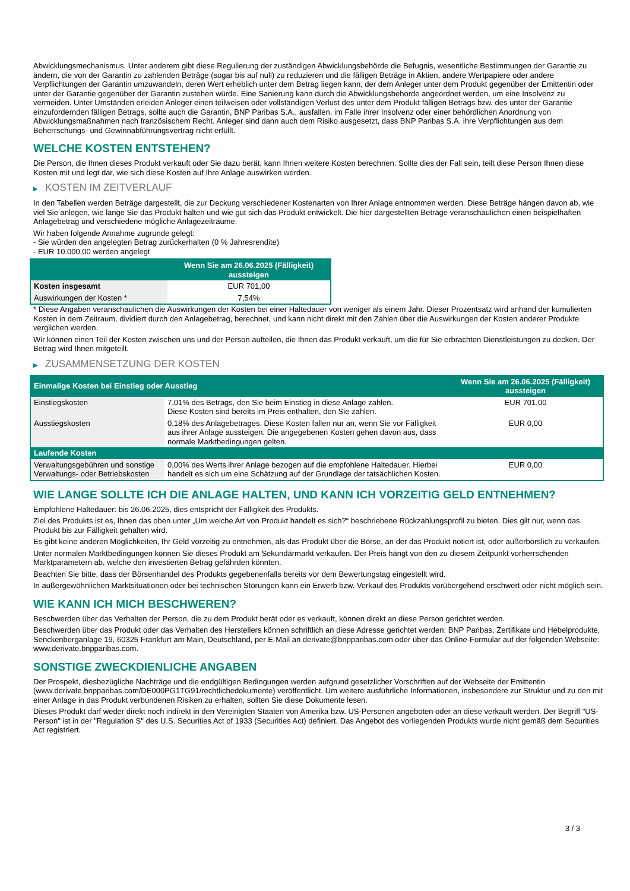Abwicklungsmechanismus. Unter anderem gibt diese Regulierung der zuständigen Abwicklungsbehörde die Befugnis, wesentliche Bestimmungen der Garantie zu ändern, die von der Garantin zu zahlenden Beträge (sogar bis auf null) zu reduzieren und die fälligen Beträge in Aktien, andere Wertpapiere oder andere Verpflichtungen der Garantin umzuwandeln, deren Wert erheblich unter dem Betrag liegen kann, der dem Anleger unter dem Produkt gegenüber der Emittentin oder unter der Garantie gegenüber der Garantin zustehen würde. Eine Sanierung kann durch die Abwicklungsbehörde angeordnet werden, um eine Insolvenz zu vermeiden. Unter Umständen erleiden Anleger einen teilweisen oder vollständigen Verlust des unter dem Produkt fälligen Betrags bzw. des unter der Garantie einzufordernden fälligen Betrags, sollte auch die Garantin, BNP Paribas S.A., ausfallen, im Falle ihrer Insolvenz oder einer behördlichen Anordnung von Abwicklungsmaßnahmen nach französischem Recht. Anleger sind dann auch dem Risiko ausgesetzt, dass BNP Paribas S.A. ihre Verpflichtungen aus dem Beherrschungs- und Gewinnabführungsvertrag nicht erfüllt.
WELCHE KOSTEN ENTSTEHEN?
Die Person, die Ihnen dieses Produkt verkauft oder Sie dazu berät, kann Ihnen weitere Kosten berechnen. Sollte dies der Fall sein, teilt diese Person Ihnen diese Kosten mit und legt dar, wie sich diese Kosten auf Ihre Anlage auswirken werden.
▶ KOSTEN IM ZEITVERLAUF
In den Tabellen werden Beträge dargestellt, die zur Deckung verschiedener Kostenarten von Ihrer Anlage entnommen werden. Diese Beträge hängen davon ab, wie viel Sie anlegen, wie lange Sie das Produkt halten und wie gut sich das Produkt entwickelt. Die hier dargestellten Beträge veranschaulichen einen beispielhaften Anlagebetrag und verschiedene mögliche Anlagezeiträume.
Wir haben folgende Annahme zugrunde gelegt:
- Sie würden den angelegten Betrag zurückerhalten (0 % Jahresrendite)
- EUR 10.000,00 werden angelegt
| | Wenn Sie am 26.06.2025 (Fälligkeit) aussteigen |
| --- | --- |
| Kosten insgesamt | EUR 701,00 |
| Auswirkungen der Kosten * | 7,54% |
* Diese Angaben veranschaulichen die Auswirkungen der Kosten bei einer Haltedauer von weniger als einem Jahr. Dieser Prozentsatz wird anhand der kumulierten Kosten in dem Zeitraum, dividiert durch den Anlagebetrag, berechnet, und kann nicht direkt mit den Zahlen über die Auswirkungen der Kosten anderer Produkte verglichen werden.
Wir können einen Teil der Kosten zwischen uns und der Person aufteilen, die Ihnen das Produkt verkauft, um die für Sie erbrachten Dienstleistungen zu decken. Der Betrag wird Ihnen mitgeteilt.
▶ ZUSAMMENSETZUNG DER KOSTEN
| Einmalige Kosten bei Einstieg oder Ausstieg | | Wenn Sie am 26.06.2025 (Fälligkeit) aussteigen |
| --- | --- | --- |
| Einstiegskosten | 7,01% des Betrags, den Sie beim Einstieg in diese Anlage zahlen. Diese Kosten sind bereits im Preis enthalten, den Sie zahlen. | EUR 701,00 |
| Ausstiegskosten | 0,18% des Anlagebetrages. Diese Kosten fallen nur an, wenn Sie vor Fälligkeit aus ihrer Anlage aussteigen. Die angegebenen Kosten gehen davon aus, dass normale Marktbedingungen gelten. | EUR 0,00 |
| Laufende Kosten | | |
| Verwaltungsgebühren und sonstige Verwaltungs- oder Betriebskosten | 0,00% des Werts ihrer Anlage bezogen auf die empfohlene Haltedauer. Hierbei handelt es sich um eine Schätzung auf der Grundlage der tatsächlichen Kosten. | EUR 0,00 |
WIE LANGE SOLLTE ICH DIE ANLAGE HALTEN, UND KANN ICH VORZEITIG GELD ENTNEHMEN?
Empfohlene Haltedauer: bis 26.06.2025, dies entspricht der Fälligkeit des Produkts.
Ziel des Produkts ist es, Ihnen das oben unter „Um welche Art von Produkt handelt es sich?“ beschriebene Rückzahlungsprofil zu bieten. Dies gilt nur, wenn das Produkt bis zur Fälligkeit gehalten wird.
Es gibt keine anderen Möglichkeiten, Ihr Geld vorzeitig zu entnehmen, als das Produkt über die Börse, an der das Produkt notiert ist, oder außerbörslich zu verkaufen.
Unter normalen Marktbedingungen können Sie dieses Produkt am Sekundärmarkt verkaufen. Der Preis hängt von den zu diesem Zeitpunkt vorherrschenden Marktparametern ab, welche den investierten Betrag gefährden könnten.
Beachten Sie bitte, dass der Börsenhandel des Produkts gegebenenfalls bereits vor dem Bewertungstag eingestellt wird.
In außergewöhnlichen Marktsituationen oder bei technischen Störungen kann ein Erwerb bzw. Verkauf des Produkts vorübergehend erschwert oder nicht möglich sein.
WIE KANN ICH MICH BESCHWEREN?
Beschwerden über das Verhalten der Person, die zu dem Produkt berät oder es verkauft, können direkt an diese Person gerichtet werden.
Beschwerden über das Produkt oder das Verhalten des Herstellers können schriftlich an diese Adresse gerichtet werden: BNP Paribas, Zertifikate und Hebelprodukte, Senckenberganlage 19, 60325 Frankfurt am Main, Deutschland, per E-Mail an derivate@bnpparibas.com oder über das Online-Formular auf der folgenden Webseite: www.derivate.bnpparibas.com.
SONSTIGE ZWECKDIENLICHE ANGABEN
Der Prospekt, diesbezügliche Nachträge und die endgültigen Bedingungen werden aufgrund gesetzlicher Vorschriften auf der Webseite der Emittentin (www.derivate.bnpparibas.com/DE000PG1TG91/rechtlichedokumente) veröffentlicht. Um weitere ausführliche Informationen, insbesondere zur Struktur und zu den mit einer Anlage in das Produkt verbundenen Risiken zu erhalten, sollten Sie diese Dokumente lesen.
Dieses Produkt darf weder direkt noch indirekt in den Vereinigten Staaten von Amerika bzw. US-Personen angeboten oder an diese verkauft werden. Der Begriff "US-Person" ist in der "Regulation S" des U.S. Securities Act of 1933 (Securities Act) definiert. Das Angebot des vorliegenden Produkts wurde nicht gemäß dem Securities Act registriert.
3 / 3